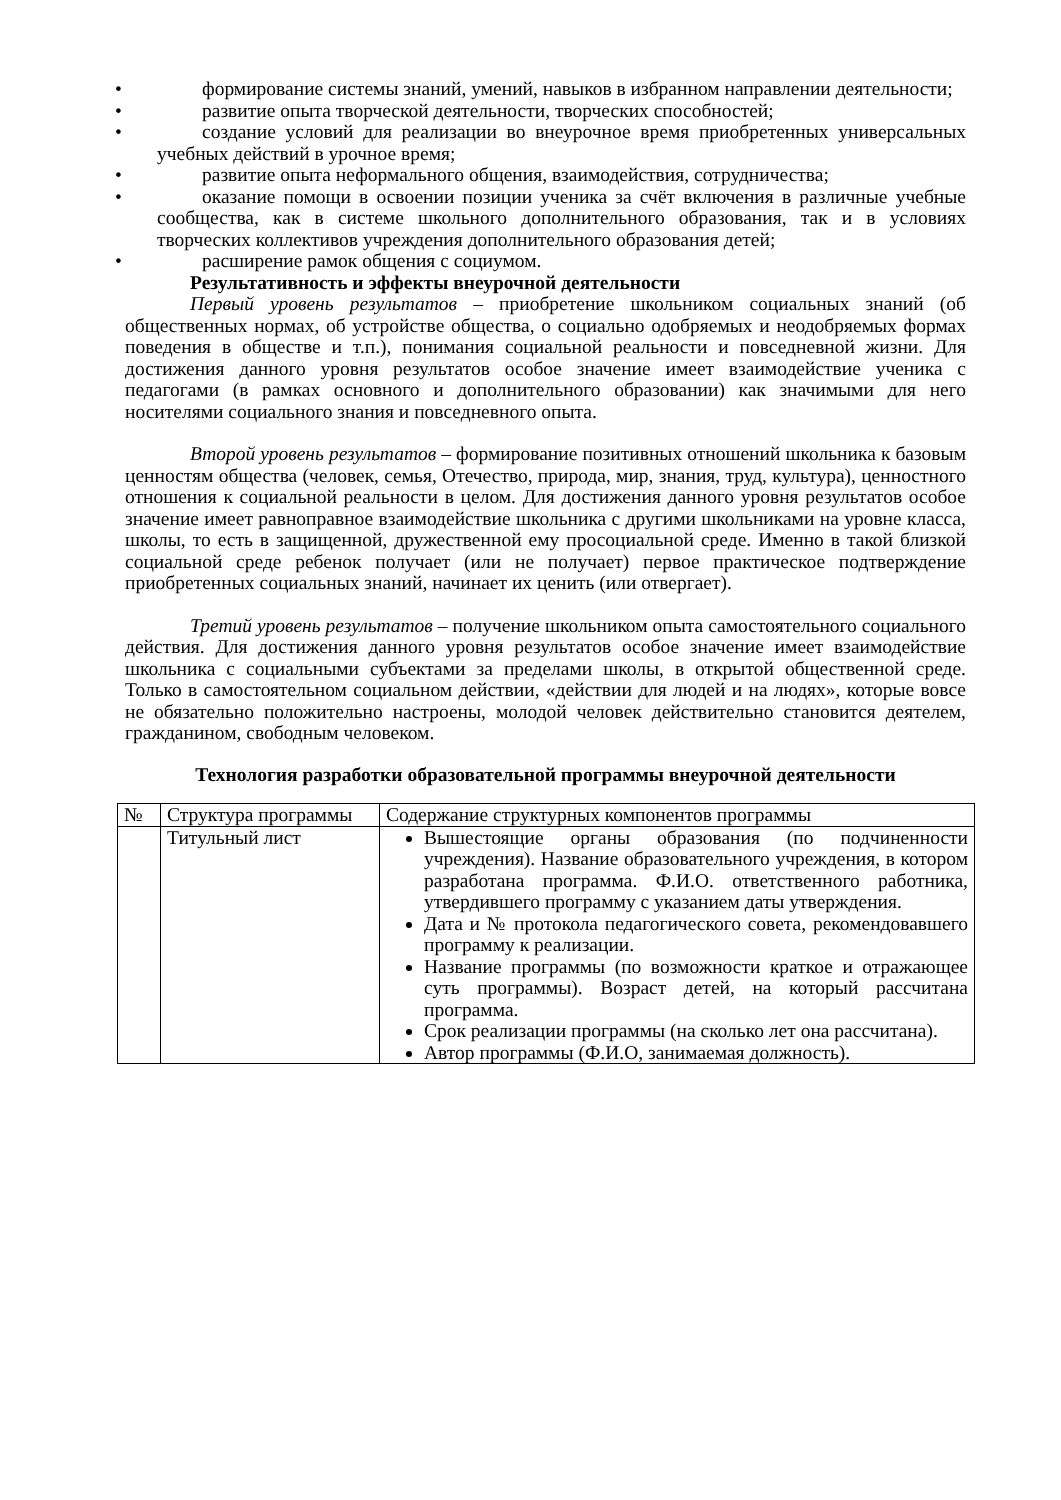• формирование системы знаний, умений, навыков в избранном направлении деятельности;
• развитие опыта творческой деятельности, творческих способностей;
• создание условий для реализации во внеурочное время приобретенных универсальных учебных действий в урочное время;
• развитие опыта неформального общения, взаимодействия, сотрудничества;
• оказание помощи в освоении позиции ученика за счёт включения в различные учебные сообщества, как в системе школьного дополнительного образования, так и в условиях творческих коллективов учреждения дополнительного образования детей;
• расширение рамок общения с социумом.
Результативность и эффекты внеурочной деятельности
Первый уровень результатов – приобретение школьником социальных знаний (об общественных нормах, об устройстве общества, о социально одобряемых и неодобряемых формах поведения в обществе и т.п.), понимания социальной реальности и повседневной жизни. Для достижения данного уровня результатов особое значение имеет взаимодействие ученика с педагогами (в рамках основного и дополнительного образовании) как значимыми для него носителями социального знания и повседневного опыта.
Второй уровень результатов – формирование позитивных отношений школьника к базовым ценностям общества (человек, семья, Отечество, природа, мир, знания, труд, культура), ценностного отношения к социальной реальности в целом. Для достижения данного уровня результатов особое значение имеет равноправное взаимодействие школьника с другими школьниками на уровне класса, школы, то есть в защищенной, дружественной ему просоциальной среде. Именно в такой близкой социальной среде ребенок получает (или не получает) первое практическое подтверждение приобретенных социальных знаний, начинает их ценить (или отвергает).
Третий уровень результатов – получение школьником опыта самостоятельного социального действия. Для достижения данного уровня результатов особое значение имеет взаимодействие школьника с социальными субъектами за пределами школы, в открытой общественной среде. Только в самостоятельном социальном действии, «действии для людей и на людях», которые вовсе не обязательно положительно настроены, молодой человек действительно становится деятелем, гражданином, свободным человеком.
Технология разработки образовательной программы внеурочной деятельности
| № | Структура программы | Содержание структурных компонентов программы |
| | Титульный лист | Вышестоящие органы образования (по подчиненности учреждения). Название образовательного учреждения, в котором разработана программа. Ф.И.О. ответственного работника, утвердившего программу с указанием даты утверждения. Дата и № протокола педагогического совета, рекомендовавшего программу к реализации. Название программы (по возможности краткое и отражающее суть программы). Возраст детей, на который рассчитана программа. Срок реализации программы (на сколько лет она рассчитана). Автор программы (Ф.И.О, занимаемая должность). |